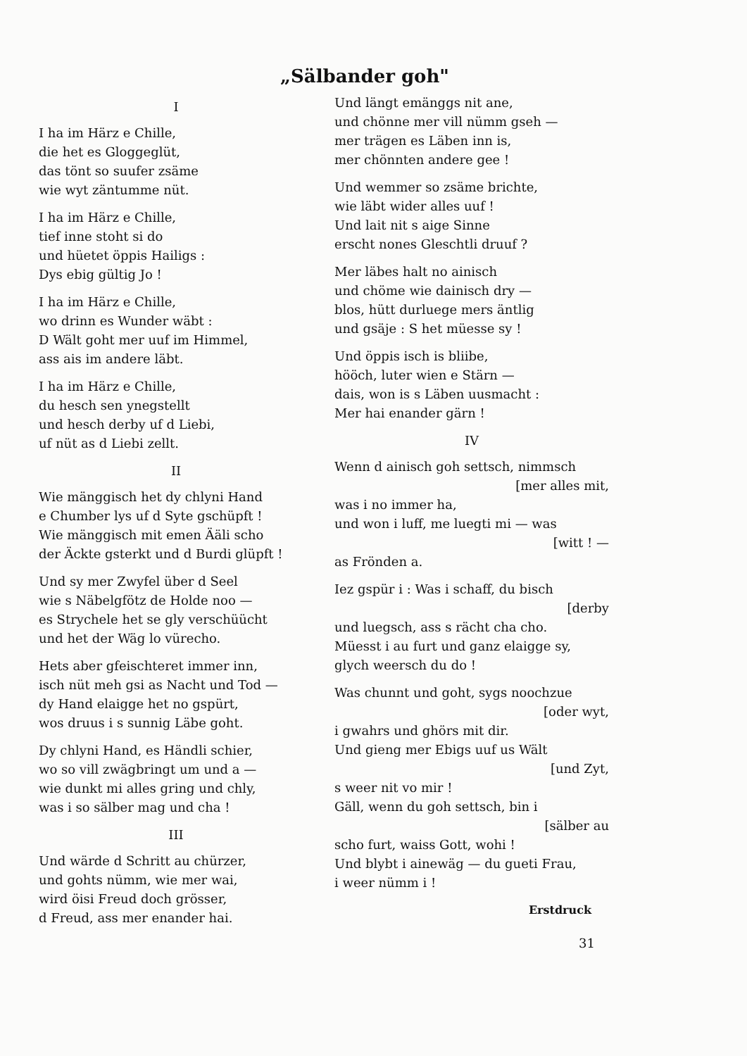„Sälbander goh"
I
I ha im Härz e Chille,
die het es Gloggeglüt,
das tönt so suufer zsäme
wie wyt zäntumme nüt.
I ha im Härz e Chille,
tief inne stoht si do
und hüetet öppis Hailigs :
Dys ebig gültig Jo !
I ha im Härz e Chille,
wo drinn es Wunder wäbt :
D Wält goht mer uuf im Himmel,
ass ais im andere läbt.
I ha im Härz e Chille,
du hesch sen ynegstellt
und hesch derby uf d Liebi,
uf nüt as d Liebi zellt.
II
Wie mänggisch het dy chlyni Hand
e Chumber lys uf d Syte gschüpft !
Wie mänggisch mit emen Ääli scho
der Äckte gsterkt und d Burdi glüpft !
Und sy mer Zwyfel über d Seel
wie s Näbelgfötz de Holde noo —
es Strychele het se gly verschüücht
und het der Wäg lo vürecho.
Hets aber gfeischteret immer inn,
isch nüt meh gsi as Nacht und Tod —
dy Hand elaigge het no gspürt,
wos druus i s sunnig Läbe goht.
Dy chlyni Hand, es Händli schier,
wo so vill zwägbringt um und a —
wie dunkt mi alles gring und chly,
was i so sälber mag und cha !
III
Und wärde d Schritt au chürzer,
und gohts nümm, wie mer wai,
wird öisi Freud doch grösser,
d Freud, ass mer enander hai.
Und längt emänggs nit ane,
und chönne mer vill nümm gseh —
mer trägen es Läben inn is,
mer chönnten andere gee !
Und wemmer so zsäme brichte,
wie läbt wider alles uuf !
Und lait nit s aige Sinne
erscht nones Gleschtli druuf ?
Mer läbes halt no ainisch
und chöme wie dainisch dry —
blos, hütt durluege mers äntlig
und gsäje : S het müesse sy !
Und öppis isch is bliibe,
hööch, luter wien e Stärn —
dais, won is s Läben uusmacht :
Mer hai enander gärn !
IV
Wenn d ainisch goh settsch, nimmsch
[mer alles mit,
was i no immer ha,
und won i luff, me luegti mi — was
[witt ! —
as Frönden a.
Iez gspür i : Was i schaff, du bisch
[derby
und luegsch, ass s rächt cha cho.
Müesst i au furt und ganz elaigge sy,
glych weersch du do !
Was chunnt und goht, sygs noochzue
[oder wyt,
i gwahrs und ghörs mit dir.
Und gieng mer Ebigs uuf us Wält
[und Zyt,
s weer nit vo mir !
Gäll, wenn du goh settsch, bin i
[sälber au
scho furt, waiss Gott, wohi !
Und blybt i ainewäg — du gueti Frau,
i weer nümm i !
Erstdruck
31